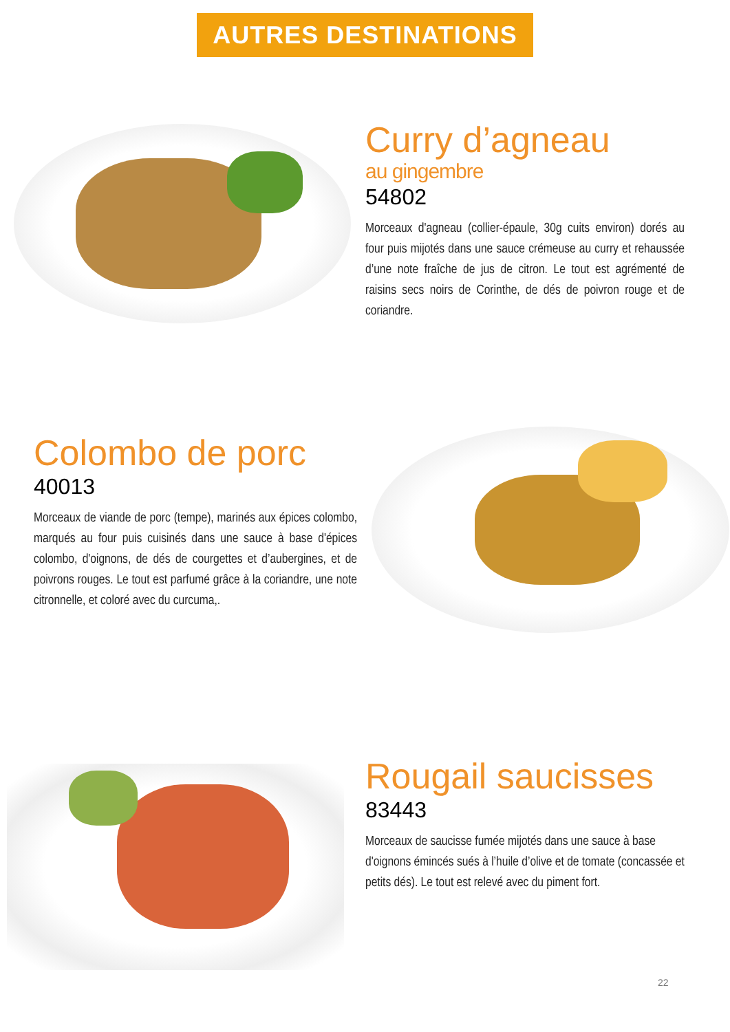AUTRES DESTINATIONS
Curry d’agneau
au gingembre
54802
Morceaux d'agneau (collier-épaule, 30g cuits environ) dorés au four puis mijotés dans une sauce crémeuse au curry et rehaussée d’une note fraîche de jus de citron. Le tout est agrémenté de raisins secs noirs de Corinthe, de dés de poivron rouge et de coriandre.
Colombo de porc
40013
Morceaux de viande de porc (tempe), marinés aux épices colombo, marqués au four puis cuisinés dans une sauce à base d'épices colombo, d'oignons, de dés de courgettes et d’aubergines, et de poivrons rouges. Le tout est parfumé grâce à la coriandre, une note citronnelle, et coloré avec du curcuma,.
Rougail saucisses
83443
Morceaux de saucisse fumée mijotés dans une sauce à base d'oignons émincés sués à l’huile d’olive et de tomate (concassée et petits dés). Le tout est relevé avec du piment fort.
22